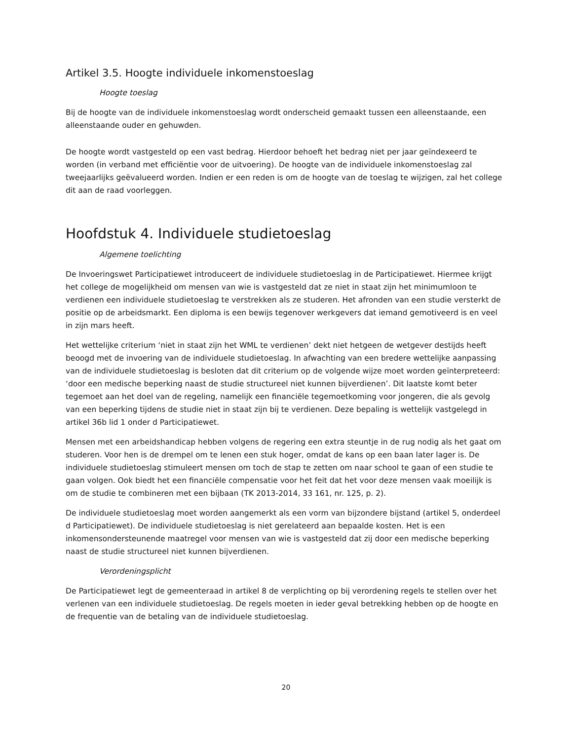Artikel 3.5. Hoogte individuele inkomenstoeslag
Hoogte toeslag
Bij de hoogte van de individuele inkomenstoeslag wordt onderscheid gemaakt tussen een alleenstaande, een alleenstaande ouder en gehuwden.
De hoogte wordt vastgesteld op een vast bedrag. Hierdoor behoeft het bedrag niet per jaar geïndexeerd te worden (in verband met efficiëntie voor de uitvoering). De hoogte van de individuele inkomenstoeslag zal tweejaarlijks geëvalueerd worden. Indien er een reden is om de hoogte van de toeslag te wijzigen, zal het college dit aan de raad voorleggen.
Hoofdstuk 4. Individuele studietoeslag
Algemene toelichting
De Invoeringswet Participatiewet introduceert de individuele studietoeslag in de Participatiewet. Hiermee krijgt het college de mogelijkheid om mensen van wie is vastgesteld dat ze niet in staat zijn het minimumloon te verdienen een individuele studietoeslag te verstrekken als ze studeren. Het afronden van een studie versterkt de positie op de arbeidsmarkt. Een diploma is een bewijs tegenover werkgevers dat iemand gemotiveerd is en veel in zijn mars heeft.
Het wettelijke criterium ‘niet in staat zijn het WML te verdienen’ dekt niet hetgeen de wetgever destijds heeft beoogd met de invoering van de individuele studietoeslag. In afwachting van een bredere wettelijke aanpassing van de individuele studietoeslag is besloten dat dit criterium op de volgende wijze moet worden geïnterpreteerd: ‘door een medische beperking naast de studie structureel niet kunnen bijverdienen’. Dit laatste komt beter tegemoet aan het doel van de regeling, namelijk een financiële tegemoetkoming voor jongeren, die als gevolg van een beperking tijdens de studie niet in staat zijn bij te verdienen. Deze bepaling is wettelijk vastgelegd in artikel 36b lid 1 onder d Participatiewet.
Mensen met een arbeidshandicap hebben volgens de regering een extra steuntje in de rug nodig als het gaat om studeren. Voor hen is de drempel om te lenen een stuk hoger, omdat de kans op een baan later lager is. De individuele studietoeslag stimuleert mensen om toch de stap te zetten om naar school te gaan of een studie te gaan volgen. Ook biedt het een financiële compensatie voor het feit dat het voor deze mensen vaak moeilijk is om de studie te combineren met een bijbaan (TK 2013-2014, 33 161, nr. 125, p. 2).
De individuele studietoeslag moet worden aangemerkt als een vorm van bijzondere bijstand (artikel 5, onderdeel d Participatiewet). De individuele studietoeslag is niet gerelateerd aan bepaalde kosten. Het is een inkomensondersteunende maatregel voor mensen van wie is vastgesteld dat zij door een medische beperking naast de studie structureel niet kunnen bijverdienen.
Verordeningsplicht
De Participatiewet legt de gemeenteraad in artikel 8 de verplichting op bij verordening regels te stellen over het verlenen van een individuele studietoeslag. De regels moeten in ieder geval betrekking hebben op de hoogte en de frequentie van de betaling van de individuele studietoeslag.
20